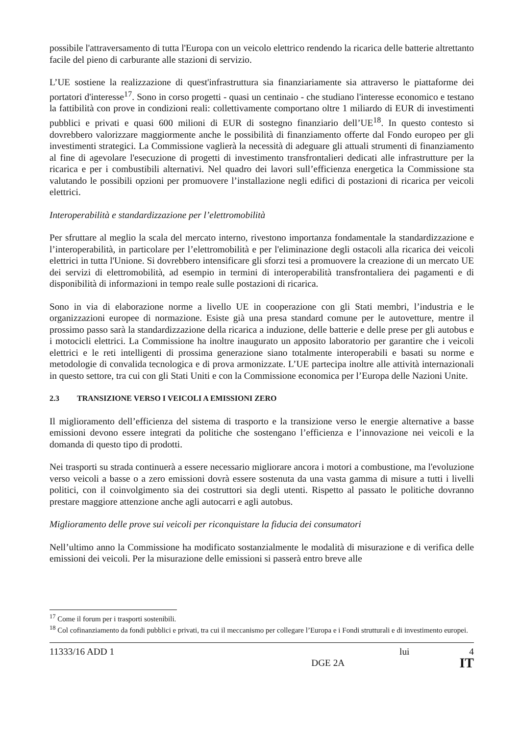possibile l'attraversamento di tutta l'Europa con un veicolo elettrico rendendo la ricarica delle batterie altrettanto facile del pieno di carburante alle stazioni di servizio.
L’UE sostiene la realizzazione di quest'infrastruttura sia finanziariamente sia attraverso le piattaforme dei portatori d'interesse<sup>17</sup>. Sono in corso progetti - quasi un centinaio - che studiano l'interesse economico e testano la fattibilità con prove in condizioni reali: collettivamente comportano oltre 1 miliardo di EUR di investimenti pubblici e privati e quasi 600 milioni di EUR di sostegno finanziario dell’UE<sup>18</sup>. In questo contesto si dovrebbero valorizzare maggiormente anche le possibilità di finanziamento offerte dal Fondo europeo per gli investimenti strategici. La Commissione vaglierà la necessità di adeguare gli attuali strumenti di finanziamento al fine di agevolare l'esecuzione di progetti di investimento transfrontalieri dedicati alle infrastrutture per la ricarica e per i combustibili alternativi. Nel quadro dei lavori sull’efficienza energetica la Commissione sta valutando le possibili opzioni per promuovere l’installazione negli edifici di postazioni di ricarica per veicoli elettrici.
Interoperabilità e standardizzazione per l’elettromobilità
Per sfruttare al meglio la scala del mercato interno, rivestono importanza fondamentale la standardizzazione e l’interoperabilità, in particolare per l’elettromobilità e per l'eliminazione degli ostacoli alla ricarica dei veicoli elettrici in tutta l'Unione. Si dovrebbero intensificare gli sforzi tesi a promuovere la creazione di un mercato UE dei servizi di elettromobilità, ad esempio in termini di interoperabilità transfrontaliera dei pagamenti e di disponibilità di informazioni in tempo reale sulle postazioni di ricarica.
Sono in via di elaborazione norme a livello UE in cooperazione con gli Stati membri, l’industria e le organizzazioni europee di normazione. Esiste già una presa standard comune per le autovetture, mentre il prossimo passo sarà la standardizzazione della ricarica a induzione, delle batterie e delle prese per gli autobus e i motocicli elettrici. La Commissione ha inoltre inaugurato un apposito laboratorio per garantire che i veicoli elettrici e le reti intelligenti di prossima generazione siano totalmente interoperabili e basati su norme e metodologie di convalida tecnologica e di prova armonizzate. L’UE partecipa inoltre alle attività internazionali in questo settore, tra cui con gli Stati Uniti e con la Commissione economica per l’Europa delle Nazioni Unite.
2.3 TRANSIZIONE VERSO I VEICOLI A EMISSIONI ZERO
Il miglioramento dell’efficienza del sistema di trasporto e la transizione verso le energie alternative a basse emissioni devono essere integrati da politiche che sostengano l’efficienza e l’innovazione nei veicoli e la domanda di questo tipo di prodotti.
Nei trasporti su strada continuerà a essere necessario migliorare ancora i motori a combustione, ma l'evoluzione verso veicoli a basse o a zero emissioni dovrà essere sostenuta da una vasta gamma di misure a tutti i livelli politici, con il coinvolgimento sia dei costruttori sia degli utenti. Rispetto al passato le politiche dovranno prestare maggiore attenzione anche agli autocarri e agli autobus.
Miglioramento delle prove sui veicoli per riconquistare la fiducia dei consumatori
Nell’ultimo anno la Commissione ha modificato sostanzialmente le modalità di misurazione e di verifica delle emissioni dei veicoli. Per la misurazione delle emissioni si passerà entro breve alle
<sup>17</sup> Come il forum per i trasporti sostenibili.
<sup>18</sup> Col cofinanziamento da fondi pubblici e privati, tra cui il meccanismo per collegare l’Europa e i Fondi strutturali e di investimento europei.
11333/16 ADD 1 lui 4
DGE 2A IT